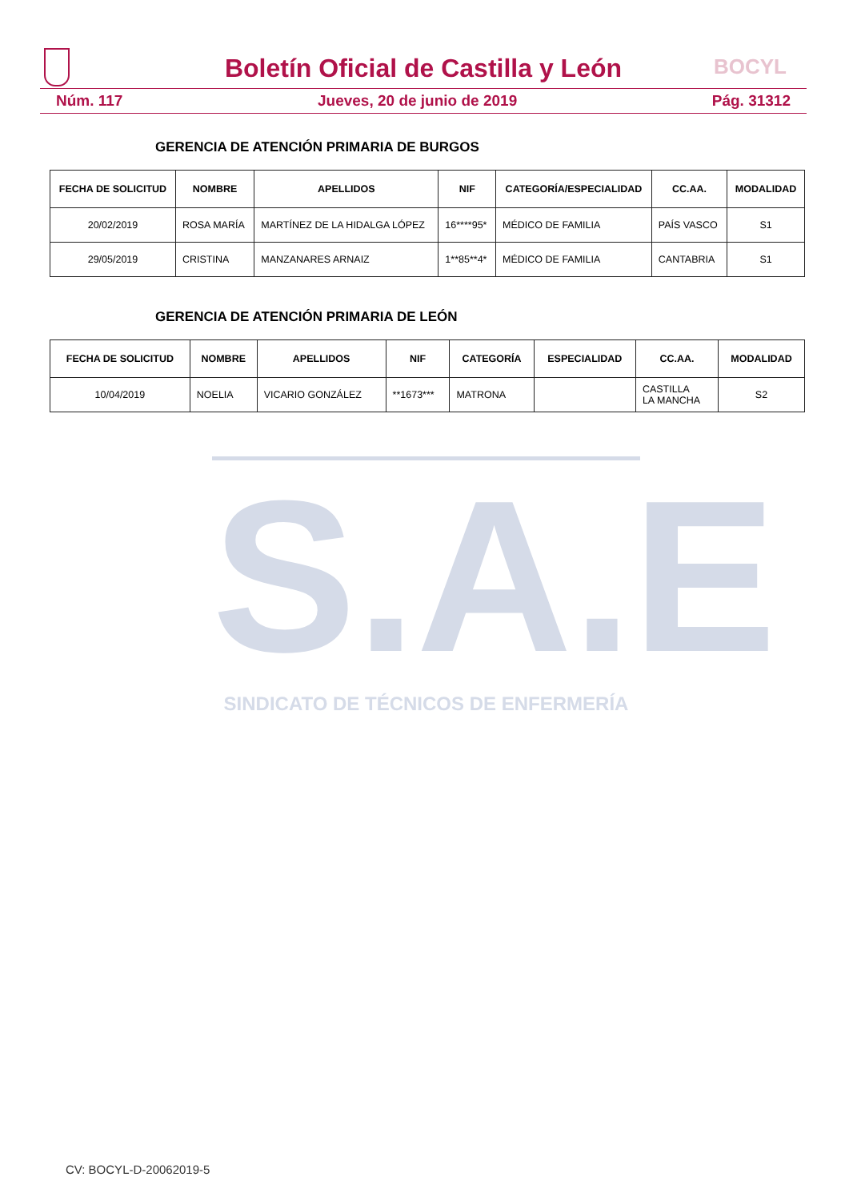Boletín Oficial de Castilla y León
BOCYL
Núm. 117 Jueves, 20 de junio de 2019 Pág. 31312
S.A.E
SINDICATO DE TÉCNICOS DE ENFERMERÍA
GERENCIA DE ATENCIÓN PRIMARIA DE BURGOS
| FECHA DE SOLICITUD | NOMBRE | APELLIDOS | NIF | CATEGORÍA/ESPECIALIDAD | CC.AA. | MODALIDAD |
| --- | --- | --- | --- | --- | --- | --- |
| 20/02/2019 | ROSA MARÍA | MARTÍNEZ DE LA HIDALGA LÓPEZ | 16****95* | MÉDICO DE FAMILIA | PAÍS VASCO | S1 |
| 29/05/2019 | CRISTINA | MANZANARES ARNAIZ | 1**85**4* | MÉDICO DE FAMILIA | CANTABRIA | S1 |
GERENCIA DE ATENCIÓN PRIMARIA DE LEÓN
| FECHA DE SOLICITUD | NOMBRE | APELLIDOS | NIF | CATEGORÍA | ESPECIALIDAD | CC.AA. | MODALIDAD |
| --- | --- | --- | --- | --- | --- | --- | --- |
| 10/04/2019 | NOELIA | VICARIO GONZÁLEZ | **1673*** | MATRONA | | CASTILLA LA MANCHA | S2 |
CV: BOCYL-D-20062019-5